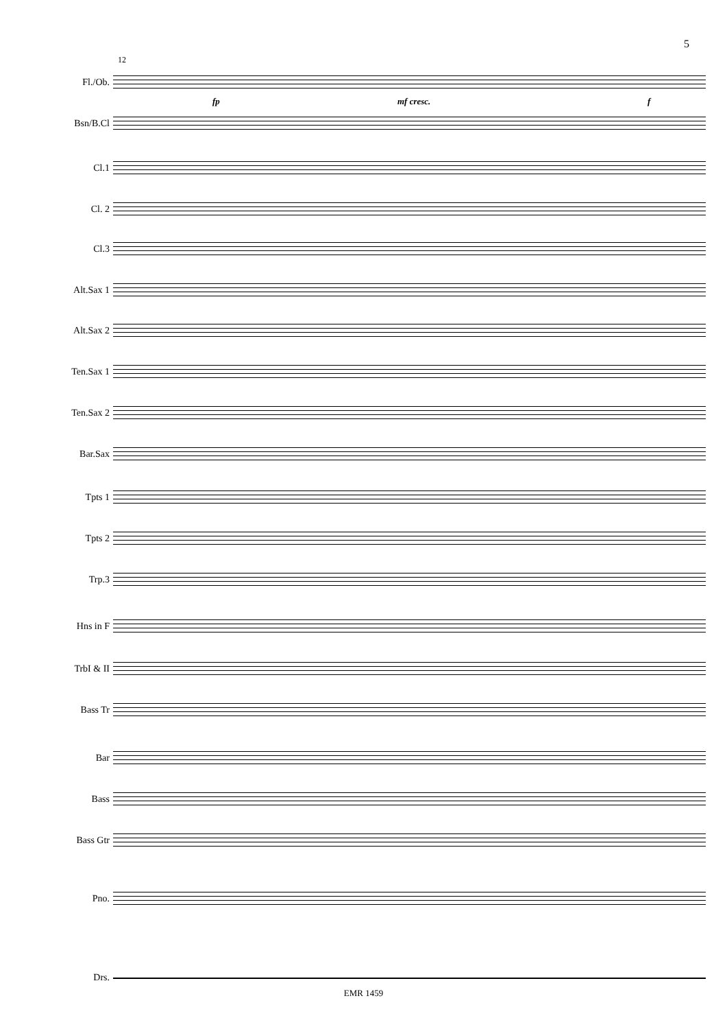5
12
Fl./Ob.
fp mf cresc. f
Bsn/B.Cl
Cl.1
Cl. 2
Cl.3
Alt.Sax 1
Alt.Sax 2
Ten.Sax 1
Ten.Sax 2
Bar.Sax
Tpts 1
Tpts 2
Trp.3
Hns in F
TrbI & II
Bass Tr
Bar
Bass
Bass Gtr
Pno.
Drs.
EMR 1459